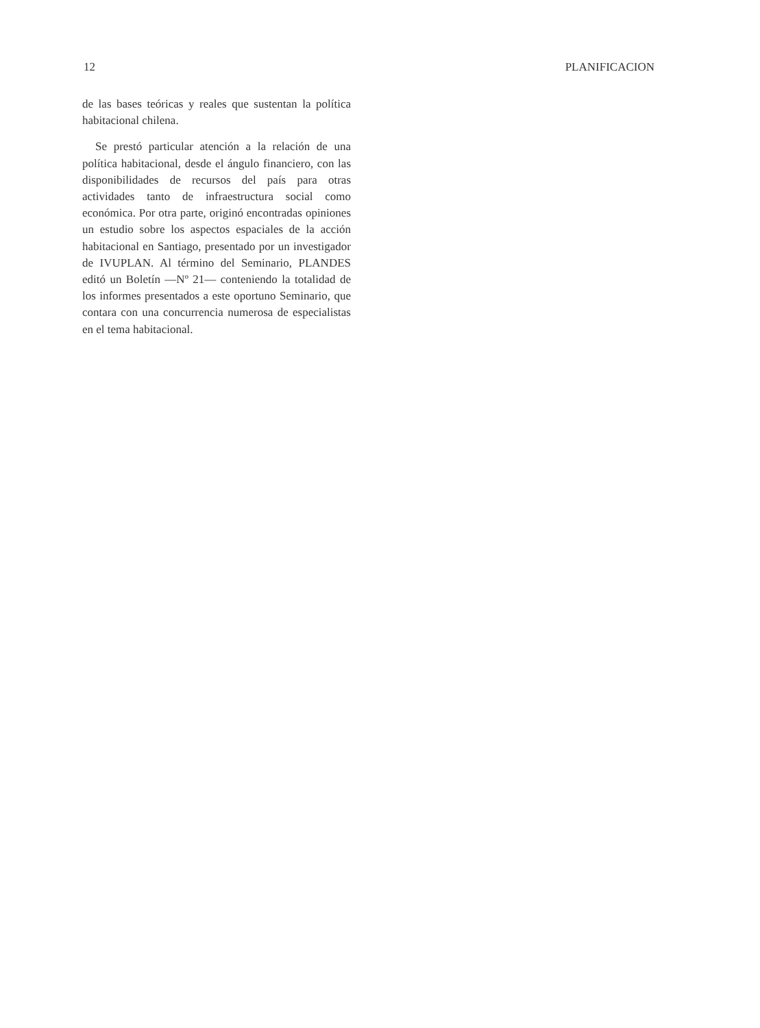12 PLANIFICACION
de las bases teóricas y reales que sustentan la política habitacional chilena.
Se prestó particular atención a la relación de una política habitacional, desde el ángulo financiero, con las disponibilidades de recursos del país para otras actividades tanto de infraestructura social como económica. Por otra parte, originó encontradas opiniones un estudio sobre los aspectos espaciales de la acción habitacional en Santiago, presentado por un investigador de IVUPLAN. Al término del Seminario, PLANDES editó un Boletín —Nº 21— conteniendo la totalidad de los informes presentados a este oportuno Seminario, que contara con una concurrencia numerosa de especialistas en el tema habitacional.